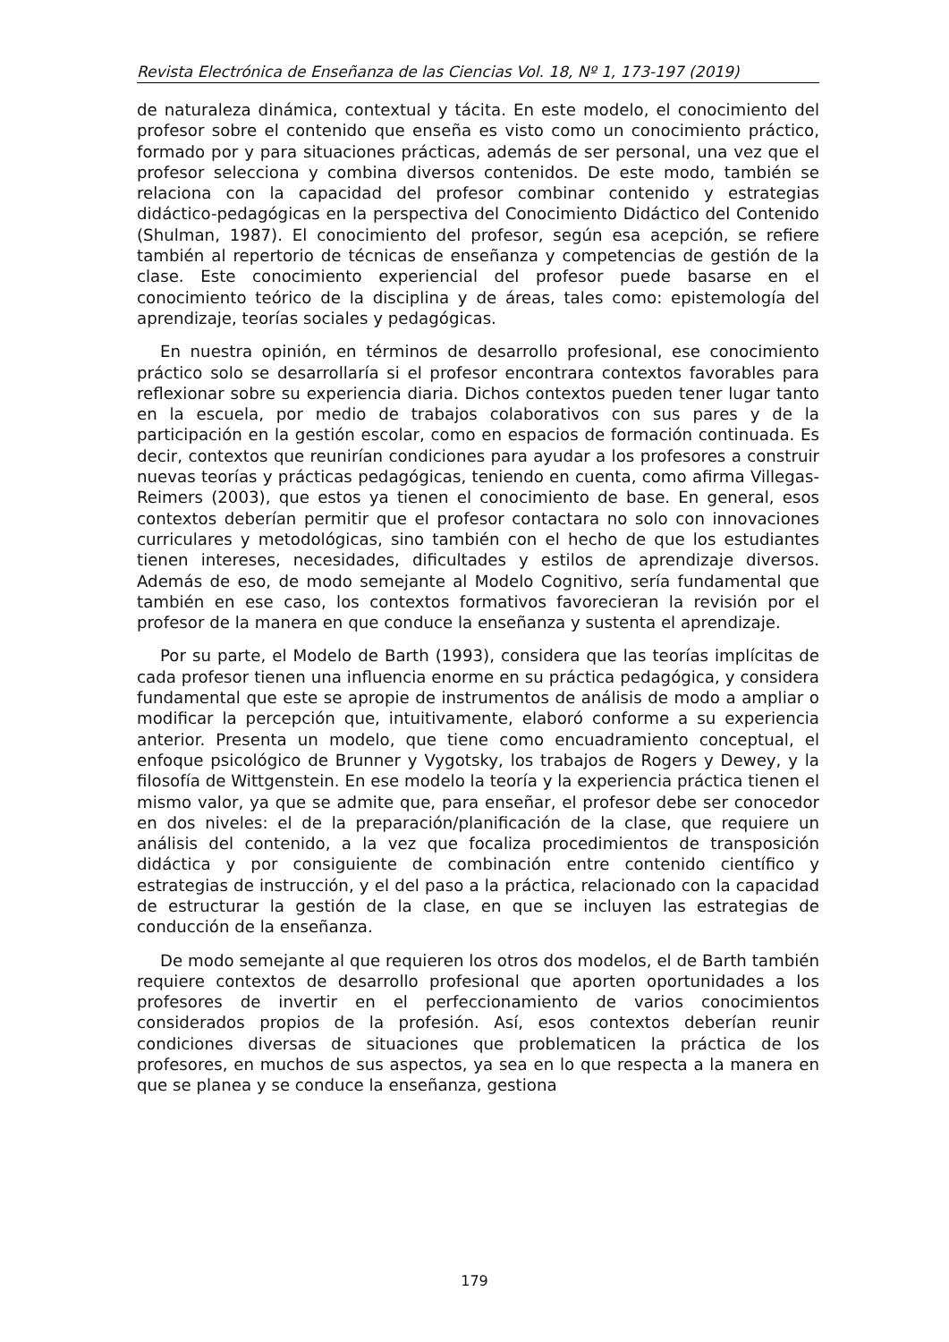Revista Electrónica de Enseñanza de las Ciencias Vol. 18, Nº 1, 173-197 (2019)
de naturaleza dinámica, contextual y tácita. En este modelo, el conocimiento del profesor sobre el contenido que enseña es visto como un conocimiento práctico, formado por y para situaciones prácticas, además de ser personal, una vez que el profesor selecciona y combina diversos contenidos. De este modo, también se relaciona con la capacidad del profesor combinar contenido y estrategias didáctico-pedagógicas en la perspectiva del Conocimiento Didáctico del Contenido (Shulman, 1987). El conocimiento del profesor, según esa acepción, se refiere también al repertorio de técnicas de enseñanza y competencias de gestión de la clase. Este conocimiento experiencial del profesor puede basarse en el conocimiento teórico de la disciplina y de áreas, tales como: epistemología del aprendizaje, teorías sociales y pedagógicas.
En nuestra opinión, en términos de desarrollo profesional, ese conocimiento práctico solo se desarrollaría si el profesor encontrara contextos favorables para reflexionar sobre su experiencia diaria. Dichos contextos pueden tener lugar tanto en la escuela, por medio de trabajos colaborativos con sus pares y de la participación en la gestión escolar, como en espacios de formación continuada. Es decir, contextos que reunirían condiciones para ayudar a los profesores a construir nuevas teorías y prácticas pedagógicas, teniendo en cuenta, como afirma Villegas-Reimers (2003), que estos ya tienen el conocimiento de base. En general, esos contextos deberían permitir que el profesor contactara no solo con innovaciones curriculares y metodológicas, sino también con el hecho de que los estudiantes tienen intereses, necesidades, dificultades y estilos de aprendizaje diversos. Además de eso, de modo semejante al Modelo Cognitivo, sería fundamental que también en ese caso, los contextos formativos favorecieran la revisión por el profesor de la manera en que conduce la enseñanza y sustenta el aprendizaje.
Por su parte, el Modelo de Barth (1993), considera que las teorías implícitas de cada profesor tienen una influencia enorme en su práctica pedagógica, y considera fundamental que este se apropie de instrumentos de análisis de modo a ampliar o modificar la percepción que, intuitivamente, elaboró conforme a su experiencia anterior. Presenta un modelo, que tiene como encuadramiento conceptual, el enfoque psicológico de Brunner y Vygotsky, los trabajos de Rogers y Dewey, y la filosofía de Wittgenstein. En ese modelo la teoría y la experiencia práctica tienen el mismo valor, ya que se admite que, para enseñar, el profesor debe ser conocedor en dos niveles: el de la preparación/planificación de la clase, que requiere un análisis del contenido, a la vez que focaliza procedimientos de transposición didáctica y por consiguiente de combinación entre contenido científico y estrategias de instrucción, y el del paso a la práctica, relacionado con la capacidad de estructurar la gestión de la clase, en que se incluyen las estrategias de conducción de la enseñanza.
De modo semejante al que requieren los otros dos modelos, el de Barth también requiere contextos de desarrollo profesional que aporten oportunidades a los profesores de invertir en el perfeccionamiento de varios conocimientos considerados propios de la profesión. Así, esos contextos deberían reunir condiciones diversas de situaciones que problematicen la práctica de los profesores, en muchos de sus aspectos, ya sea en lo que respecta a la manera en que se planea y se conduce la enseñanza, gestiona
179